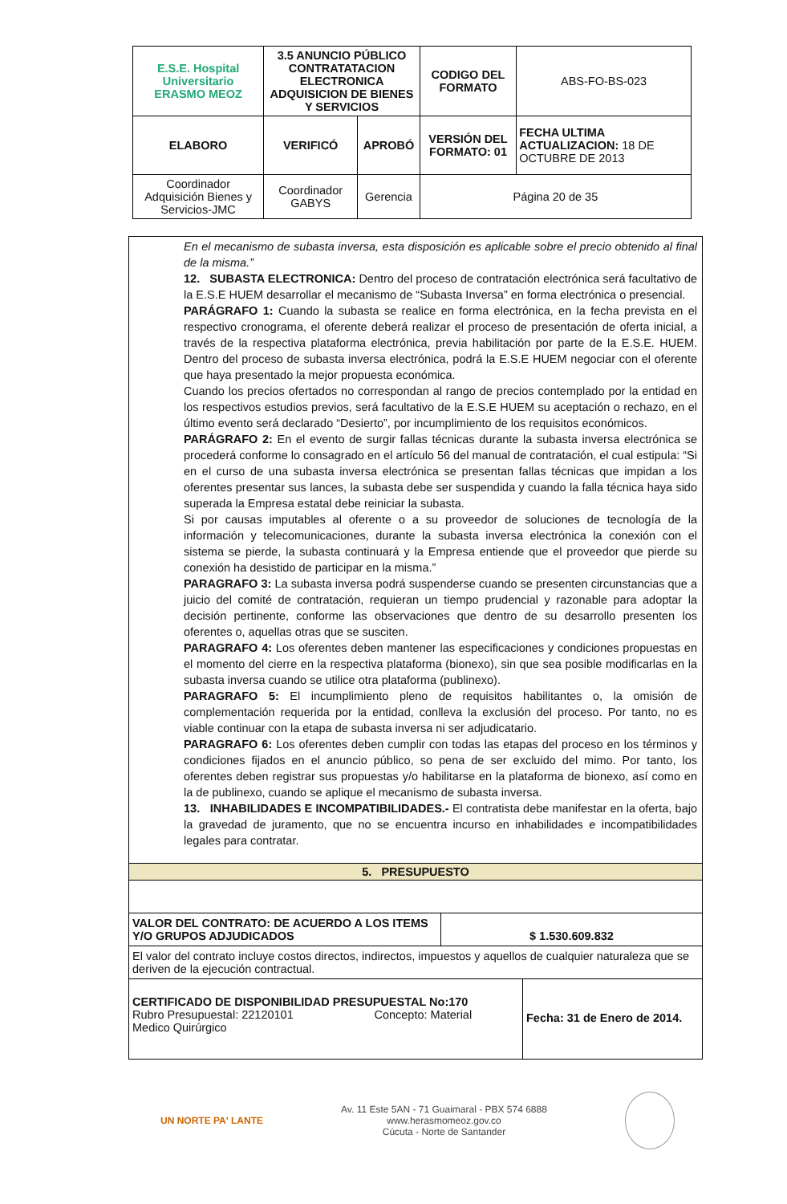| E.S.E. Hospital Universitario ERASMO MEOZ | 3.5 ANUNCIO PÚBLICO CONTRATATACION ELECTRONICA ADQUISICION DE BIENES Y SERVICIOS | | CODIGO DEL FORMATO | ABS-FO-BS-023 |
| ELABORO | VERIFICÓ | APROBÓ | VERSIÓN DEL FORMATO: 01 | FECHA ULTIMA ACTUALIZACION: 18 DE OCTUBRE DE 2013 |
| Coordinador Adquisición Bienes y Servicios-JMC | Coordinador GABYS | Gerencia | Página 20 de 35 | |
En el mecanismo de subasta inversa, esta disposición es aplicable sobre el precio obtenido al final de la misma.”
12. SUBASTA ELECTRONICA: Dentro del proceso de contratación electrónica será facultativo de la E.S.E HUEM desarrollar el mecanismo de “Subasta Inversa” en forma electrónica o presencial.
PARÁGRAFO 1: Cuando la subasta se realice en forma electrónica, en la fecha prevista en el respectivo cronograma, el oferente deberá realizar el proceso de presentación de oferta inicial, a través de la respectiva plataforma electrónica, previa habilitación por parte de la E.S.E. HUEM. Dentro del proceso de subasta inversa electrónica, podrá la E.S.E HUEM negociar con el oferente que haya presentado la mejor propuesta económica.
Cuando los precios ofertados no correspondan al rango de precios contemplado por la entidad en los respectivos estudios previos, será facultativo de la E.S.E HUEM su aceptación o rechazo, en el último evento será declarado “Desierto”, por incumplimiento de los requisitos económicos.
PARÁGRAFO 2: En el evento de surgir fallas técnicas durante la subasta inversa electrónica se procederá conforme lo consagrado en el artículo 56 del manual de contratación, el cual estipula: “Si en el curso de una subasta inversa electrónica se presentan fallas técnicas que impidan a los oferentes presentar sus lances, la subasta debe ser suspendida y cuando la falla técnica haya sido superada la Empresa estatal debe reiniciar la subasta.
Si por causas imputables al oferente o a su proveedor de soluciones de tecnología de la información y telecomunicaciones, durante la subasta inversa electrónica la conexión con el sistema se pierde, la subasta continuará y la Empresa entiende que el proveedor que pierde su conexión ha desistido de participar en la misma.”
PARAGRAFO 3: La subasta inversa podrá suspenderse cuando se presenten circunstancias que a juicio del comité de contratación, requieran un tiempo prudencial y razonable para adoptar la decisión pertinente, conforme las observaciones que dentro de su desarrollo presenten los oferentes o, aquellas otras que se susciten.
PARAGRAFO 4: Los oferentes deben mantener las especificaciones y condiciones propuestas en el momento del cierre en la respectiva plataforma (bionexo), sin que sea posible modificarlas en la subasta inversa cuando se utilice otra plataforma (publinexo).
PARAGRAFO 5: El incumplimiento pleno de requisitos habilitantes o, la omisión de complementación requerida por la entidad, conlleva la exclusión del proceso. Por tanto, no es viable continuar con la etapa de subasta inversa ni ser adjudicatario.
PARAGRAFO 6: Los oferentes deben cumplir con todas las etapas del proceso en los términos y condiciones fijados en el anuncio público, so pena de ser excluido del mimo. Por tanto, los oferentes deben registrar sus propuestas y/o habilitarse en la plataforma de bionexo, así como en la de publinexo, cuando se aplique el mecanismo de subasta inversa.
13. INHABILIDADES E INCOMPATIBILIDADES.- El contratista debe manifestar en la oferta, bajo la gravedad de juramento, que no se encuentra incurso en inhabilidades e incompatibilidades legales para contratar.
5. PRESUPUESTO
| VALOR DEL CONTRATO: DE ACUERDO A LOS ITEMS Y/O GRUPOS ADJUDICADOS | $ 1.530.609.832 |
| El valor del contrato incluye costos directos, indirectos, impuestos y aquellos de cualquier naturaleza que se deriven de la ejecución contractual. | |
| CERTIFICADO DE DISPONIBILIDAD PRESUPUESTAL No:170 Rubro Presupuestal: 22120101 Concepto: Material Medico Quirúrgico | Fecha: 31 de Enero de 2014. |
UN NORTE PA' LANTE
Av. 11 Este 5AN - 71 Guaimaral - PBX 574 6888
www.herasmomeoz.gov.co
Cúcuta - Norte de Santander